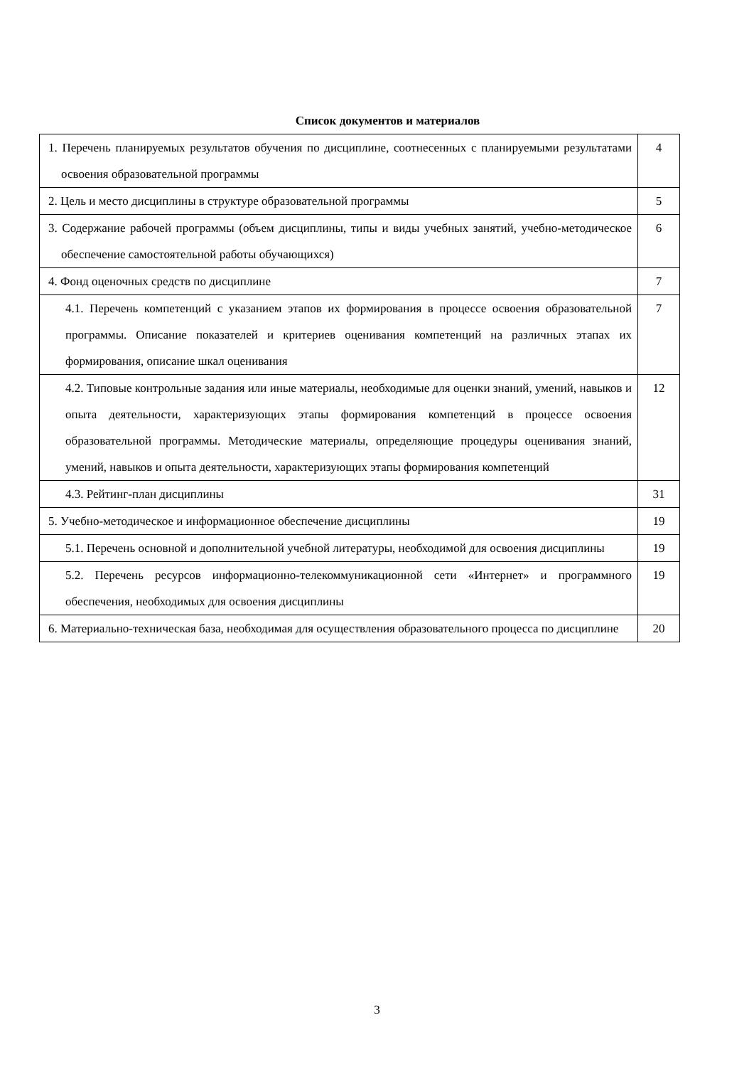Список документов и материалов
| 1. Перечень планируемых результатов обучения по дисциплине, соотнесенных с планируемыми результатами освоения образовательной программы | 4 |
| 2. Цель и место дисциплины в структуре образовательной программы | 5 |
| 3. Содержание рабочей программы (объем дисциплины, типы и виды учебных занятий, учебно-методическое обеспечение самостоятельной работы обучающихся) | 6 |
| 4. Фонд оценочных средств по дисциплине | 7 |
| 4.1. Перечень компетенций с указанием этапов их формирования в процессе освоения образовательной программы. Описание показателей и критериев оценивания компетенций на различных этапах их формирования, описание шкал оценивания | 7 |
| 4.2. Типовые контрольные задания или иные материалы, необходимые для оценки знаний, умений, навыков и опыта деятельности, характеризующих этапы формирования компетенций в процессе освоения образовательной программы. Методические материалы, определяющие процедуры оценивания знаний, умений, навыков и опыта деятельности, характеризующих этапы формирования компетенций | 12 |
| 4.3. Рейтинг-план дисциплины | 31 |
| 5. Учебно-методическое и информационное обеспечение дисциплины | 19 |
| 5.1. Перечень основной и дополнительной учебной литературы, необходимой для освоения дисциплины | 19 |
| 5.2. Перечень ресурсов информационно-телекоммуникационной сети «Интернет» и программного обеспечения, необходимых для освоения дисциплины | 19 |
| 6. Материально-техническая база, необходимая для осуществления образовательного процесса по дисциплине | 20 |
3